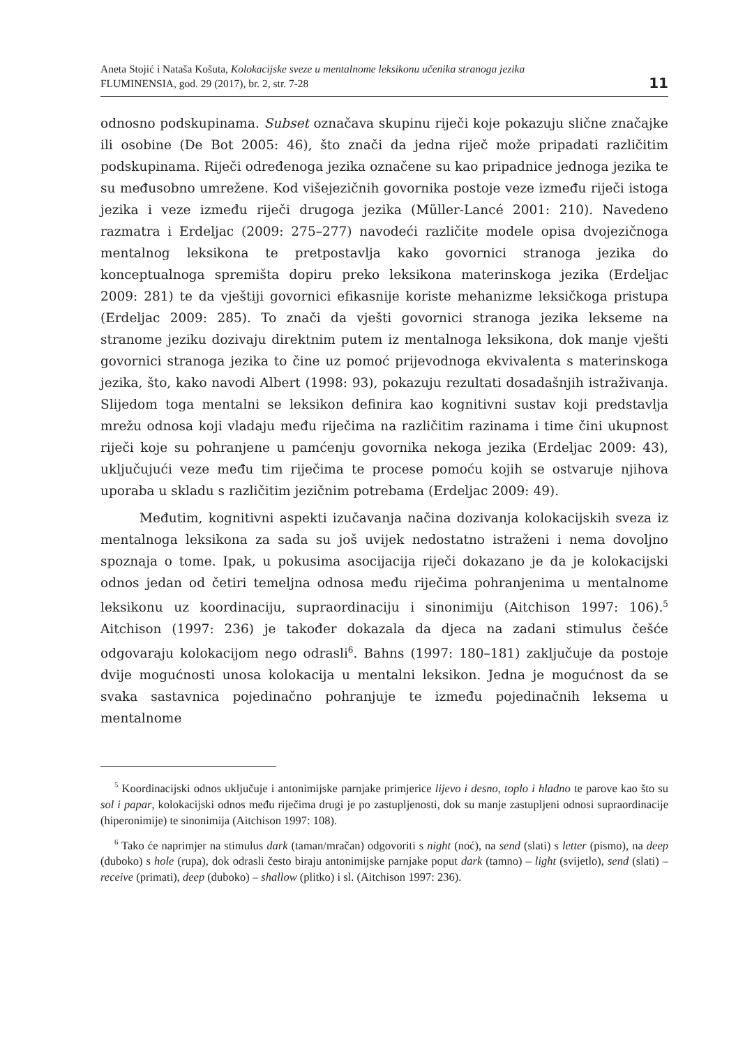Aneta Stojić i Nataša Košuta, Kolokacijske sveze u mentalnome leksikonu učenika stranoga jezika
FLUMINENSIA, god. 29 (2017), br. 2, str. 7-28
11
odnosno podskupinama. Subset označava skupinu riječi koje pokazuju slične značajke ili osobine (De Bot 2005: 46), što znači da jedna riječ može pripadati različitim podskupinama. Riječi određenoga jezika označene su kao pripadnice jednoga jezika te su međusobno umrežene. Kod višejezičnih govornika postoje veze između riječi istoga jezika i veze između riječi drugoga jezika (Müller-Lancé 2001: 210). Navedeno razmatra i Erdeljac (2009: 275–277) navodeći različite modele opisa dvojezičnoga mentalnog leksikona te pretpostavlja kako govornici stranoga jezika do konceptualnoga spremišta dopiru preko leksikona materinskoga jezika (Erdeljac 2009: 281) te da vještiji govornici efikasnije koriste mehanizme leksičkoga pristupa (Erdeljac 2009: 285). To znači da vješti govornici stranoga jezika lekseme na stranome jeziku dozivaju direktnim putem iz mentalnoga leksikona, dok manje vješti govornici stranoga jezika to čine uz pomoć prijevodnoga ekvivalenta s materinskoga jezika, što, kako navodi Albert (1998: 93), pokazuju rezultati dosadašnjih istraživanja. Slijedom toga mentalni se leksikon definira kao kognitivni sustav koji predstavlja mrežu odnosa koji vladaju među riječima na različitim razinama i time čini ukupnost riječi koje su pohranjene u pamćenju govornika nekoga jezika (Erdeljac 2009: 43), uključujući veze među tim riječima te procese pomoću kojih se ostvaruje njihova uporaba u skladu s različitim jezičnim potrebama (Erdeljac 2009: 49).
Međutim, kognitivni aspekti izučavanja načina dozivanja kolokacijskih sveza iz mentalnoga leksikona za sada su još uvijek nedostatno istraženi i nema dovoljno spoznaja o tome. Ipak, u pokusima asocijacija riječi dokazano je da je kolokacijski odnos jedan od četiri temeljna odnosa među riječima pohranjenima u mentalnome leksikonu uz koordinaciju, supraordinaciju i sinonimiju (Aitchison 1997: 106).<sup>5</sup> Aitchison (1997: 236) je također dokazala da djeca na zadani stimulus češće odgovaraju kolokacijom nego odrasli<sup>6</sup>. Bahns (1997: 180–181) zaključuje da postoje dvije mogućnosti unosa kolokacija u mentalni leksikon. Jedna je mogućnost da se svaka sastavnica pojedinačno pohranjuje te između pojedinačnih leksema u mentalnome
<sup>5</sup> Koordinacijski odnos uključuje i antonimijske parnjake primjerice lijevo i desno, toplo i hladno te parove kao što su sol i papar, kolokacijski odnos među riječima drugi je po zastupljenosti, dok su manje zastupljeni odnosi supraordinacije (hiperonimije) te sinonimija (Aitchison 1997: 108).
<sup>6</sup> Tako će naprimjer na stimulus dark (taman/mračan) odgovoriti s night (noć), na send (slati) s letter (pismo), na deep (duboko) s hole (rupa), dok odrasli često biraju antonimijske parnjake poput dark (tamno) – light (svijetlo), send (slati) – receive (primati), deep (duboko) – shallow (plitko) i sl. (Aitchison 1997: 236).